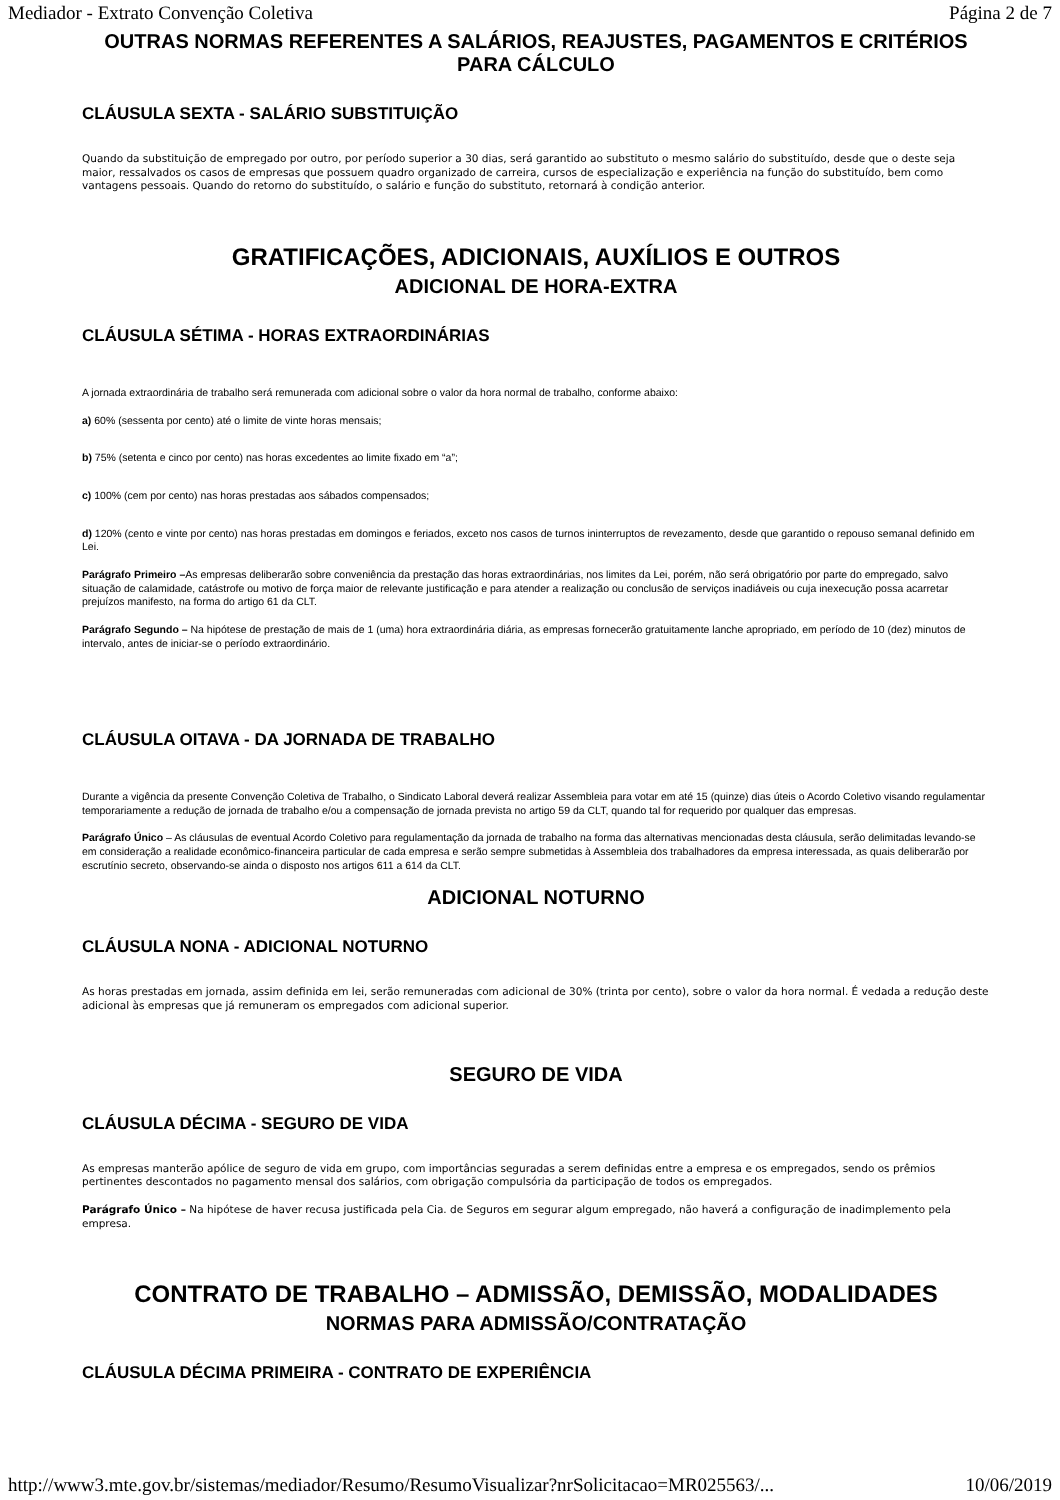Mediador - Extrato Convenção Coletiva Página 2 de 7
OUTRAS NORMAS REFERENTES A SALÁRIOS, REAJUSTES, PAGAMENTOS E CRITÉRIOS PARA CÁLCULO
CLÁUSULA SEXTA - SALÁRIO SUBSTITUIÇÃO
Quando da substituição de empregado por outro, por período superior a 30 dias, será garantido ao substituto o mesmo salário do substituído, desde que o deste seja maior, ressalvados os casos de empresas que possuem quadro organizado de carreira, cursos de especialização e experiência na função do substituído, bem como vantagens pessoais. Quando do retorno do substituído, o salário e função do substituto, retornará à condição anterior.
GRATIFICAÇÕES, ADICIONAIS, AUXÍLIOS E OUTROS
ADICIONAL DE HORA-EXTRA
CLÁUSULA SÉTIMA - HORAS EXTRAORDINÁRIAS
A jornada extraordinária de trabalho será remunerada com adicional sobre o valor da hora normal de trabalho, conforme abaixo:
a) 60% (sessenta por cento) até o limite de vinte horas mensais;
b) 75% (setenta e cinco por cento) nas horas excedentes ao limite fixado em “a”;
c) 100% (cem por cento) nas horas prestadas aos sábados compensados;
d) 120% (cento e vinte por cento) nas horas prestadas em domingos e feriados, exceto nos casos de turnos ininterruptos de revezamento, desde que garantido o repouso semanal definido em Lei.
Parágrafo Primeiro –As empresas deliberarão sobre conveniência da prestação das horas extraordinárias, nos limites da Lei, porém, não será obrigatório por parte do empregado, salvo situação de calamidade, catástrofe ou motivo de força maior de relevante justificação e para atender a realização ou conclusão de serviços inadiáveis ou cuja inexecução possa acarretar prejuízos manifesto, na forma do artigo 61 da CLT.
Parágrafo Segundo – Na hipótese de prestação de mais de 1 (uma) hora extraordinária diária, as empresas fornecerão gratuitamente lanche apropriado, em período de 10 (dez) minutos de intervalo, antes de iniciar-se o período extraordinário.
CLÁUSULA OITAVA - DA JORNADA DE TRABALHO
Durante a vigência da presente Convenção Coletiva de Trabalho, o Sindicato Laboral deverá realizar Assembleia para votar em até 15 (quinze) dias úteis o Acordo Coletivo visando regulamentar temporariamente a redução de jornada de trabalho e/ou a compensação de jornada prevista no artigo 59 da CLT, quando tal for requerido por qualquer das empresas.
Parágrafo Único – As cláusulas de eventual Acordo Coletivo para regulamentação da jornada de trabalho na forma das alternativas mencionadas desta cláusula, serão delimitadas levando-se em consideração a realidade econômico-financeira particular de cada empresa e serão sempre submetidas à Assembleia dos trabalhadores da empresa interessada, as quais deliberarão por escrutínio secreto, observando-se ainda o disposto nos artigos 611 a 614 da CLT.
ADICIONAL NOTURNO
CLÁUSULA NONA - ADICIONAL NOTURNO
As horas prestadas em jornada, assim definida em lei, serão remuneradas com adicional de 30% (trinta por cento), sobre o valor da hora normal. É vedada a redução deste adicional às empresas que já remuneram os empregados com adicional superior.
SEGURO DE VIDA
CLÁUSULA DÉCIMA - SEGURO DE VIDA
As empresas manterão apólice de seguro de vida em grupo, com importâncias seguradas a serem definidas entre a empresa e os empregados, sendo os prêmios pertinentes descontados no pagamento mensal dos salários, com obrigação compulsória da participação de todos os empregados.
Parágrafo Único – Na hipótese de haver recusa justificada pela Cia. de Seguros em segurar algum empregado, não haverá a configuração de inadimplemento pela empresa.
CONTRATO DE TRABALHO – ADMISSÃO, DEMISSÃO, MODALIDADES
NORMAS PARA ADMISSÃO/CONTRATAÇÃO
CLÁUSULA DÉCIMA PRIMEIRA - CONTRATO DE EXPERIÊNCIA
http://www3.mte.gov.br/sistemas/mediador/Resumo/ResumoVisualizar?nrSolicitacao=MR025563/... 10/06/2019